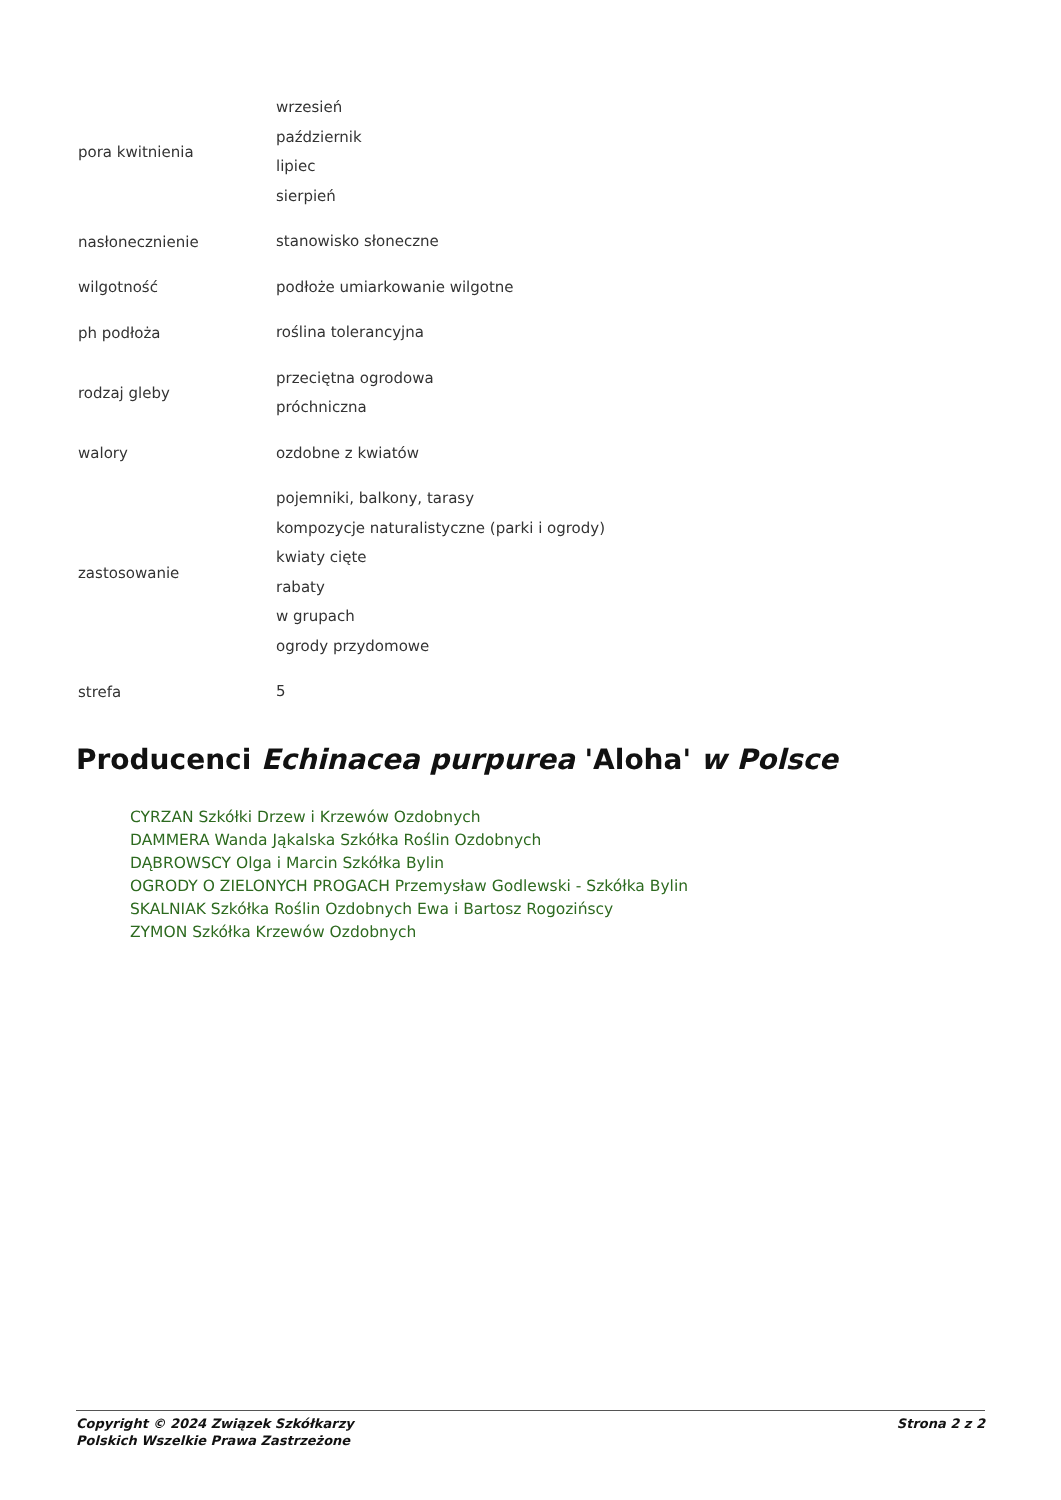| pora kwitnienia | wrzesień październik lipiec sierpień |
| nasłonecznienie | stanowisko słoneczne |
| wilgotność | podłoże umiarkowanie wilgotne |
| ph podłoża | roślina tolerancyjna |
| rodzaj gleby | przeciętna ogrodowa próchniczna |
| walory | ozdobne z kwiatów |
| zastosowanie | pojemniki, balkony, tarasy kompozycje naturalistyczne (parki i ogrody) kwiaty cięte rabaty w grupach ogrody przydomowe |
| strefa | 5 |
Producenci Echinacea purpurea 'Aloha' w Polsce
CYRZAN Szkółki Drzew i Krzewów Ozdobnych
DAMMERA Wanda Jąkalska Szkółka Roślin Ozdobnych
DĄBROWSCY Olga i Marcin Szkółka Bylin
OGRODY O ZIELONYCH PROGACH Przemysław Godlewski - Szkółka Bylin
SKALNIAK Szkółka Roślin Ozdobnych Ewa i Bartosz Rogozińscy
ZYMON Szkółka Krzewów Ozdobnych
Copyright © 2024 Związek Szkółkarzy
Polskich Wszelkie Prawa Zastrzeżone
Strona 2 z 2